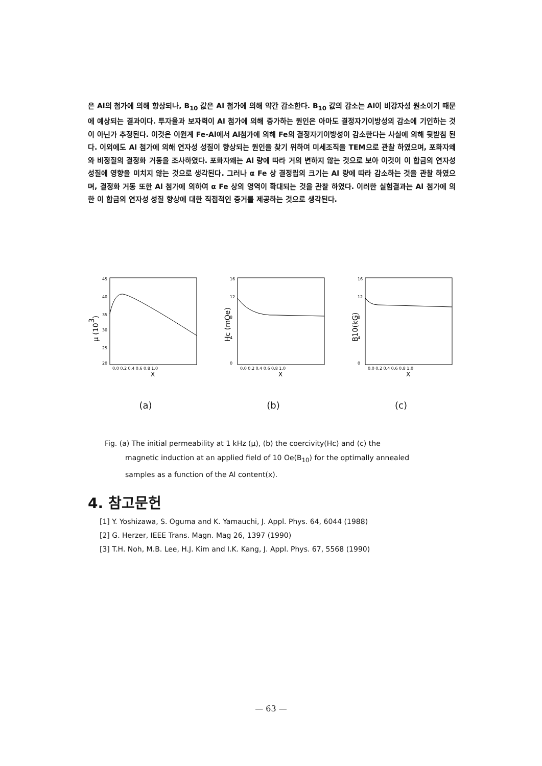은 Al의 첨가에 의해 향상되나, B<sub>10</sub> 값은 Al 첨가에 의해 약간 감소한다. B<sub>10</sub> 값의 감소는 Al이 비강자성 원소이기 때문에 예상되는 결과이다. 투자율과 보자력이 Al 첨가에 의해 증가하는 원인은 아마도 결정자기이방성의 감소에 기인하는 것이 아닌가 추정된다. 이것은 이원계 Fe-Al에서 Al첨가에 의해 Fe의 결정자기이방성이 감소한다는 사실에 의해 뒷받침 된다. 이외에도 Al 첨가에 의해 연자성 성질이 향상되는 원인을 찾기 위하여 미세조직을 TEM으로 관찰 하였으며, 포화자왜와 비정질의 결정화 거동을 조사하였다. 포화자왜는 Al 량에 따라 거의 변하지 않는 것으로 보아 이것이 이 합금의 연자성 성질에 영향을 미치지 않는 것으로 생각된다. 그러나 α Fe 상 결정립의 크기는 Al 량에 따라 감소하는 것을 관찰 하였으며, 결정화 거동 또한 Al 첨가에 의하여 α Fe 상의 영역이 확대되는 것을 관찰 하였다. 이러한 실험결과는 Al 첨가에 의한 이 합금의 연자성 성질 향상에 대한 직접적인 증거를 제공하는 것으로 생각된다.
μ (103)
45
40
35
30
25
20
0.0 0.2 0.4 0.6 0.8 1.0
X
(a)
Hc (mOe)
16
12
8
4
0
0.0 0.2 0.4 0.6 0.8 1.0
X
(b)
B10(kG)
16
12
8
4
0
0.0 0.2 0.4 0.6 0.8 1.0
X
(c)
Fig. (a) The initial permeability at 1 kHz (μ), (b) the coercivity(Hc) and (c) the magnetic induction at an applied field of 10 Oe(B<sub>10</sub>) for the optimally annealed samples as a function of the Al content(x).
4. 참고문헌
[1] Y. Yoshizawa, S. Oguma and K. Yamauchi, J. Appl. Phys. 64, 6044 (1988)
[2] G. Herzer, IEEE Trans. Magn. Mag 26, 1397 (1990)
[3] T.H. Noh, M.B. Lee, H.J. Kim and I.K. Kang, J. Appl. Phys. 67, 5568 (1990)
— 63 —